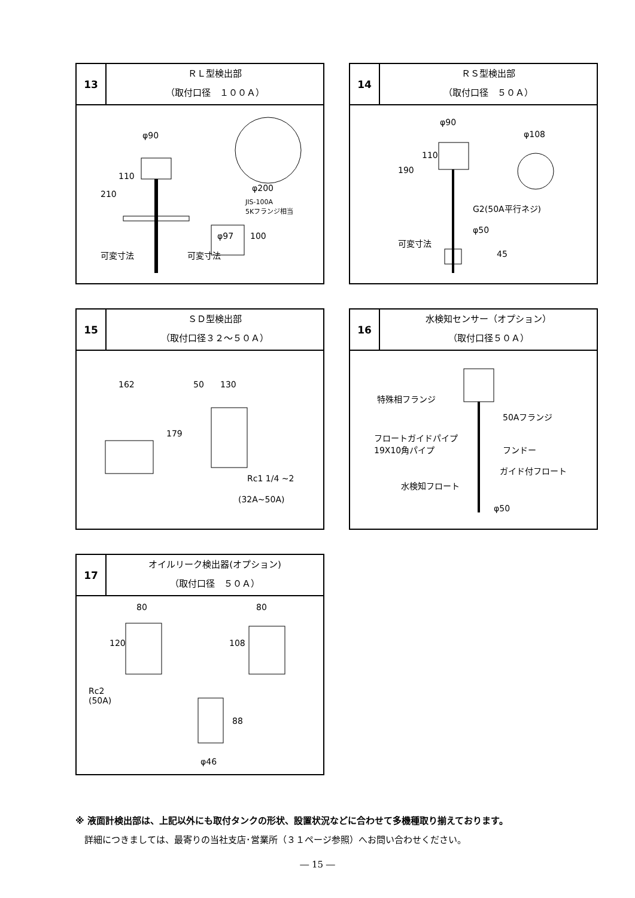13
ＲＬ型検出部
（取付口径　１００Ａ）
φ90
110
210
可変寸法
φ200
JIS-100A
5Kフランジ相当
φ97 100
可変寸法
14
ＲＳ型検出部
（取付口径　５０Ａ）
φ90
110
190
φ108
G2(50A平行ネジ)
φ50
可変寸法
45
15
ＳＤ型検出部
（取付口径３２～５０Ａ）
162 50 130
179
Rc1 1/4 ~2
(32A~50A)
16
水検知センサー（オプション）
（取付口径５０Ａ）
特殊相フランジ
50Aフランジ
フロートガイドパイプ
19X10角パイプ フンドー
ガイド付フロート
水検知フロート
φ50
17
オイルリーク検出器(オプション)
（取付口径　５０Ａ）
80
120
80
108
Rc2
(50A)
88
φ46
※ 液面計検出部は、上記以外にも取付タンクの形状、設置状況などに合わせて多機種取り揃えております。
　詳細につきましては、最寄りの当社支店･営業所（３１ページ参照）へお問い合わせください。
― 15 ―